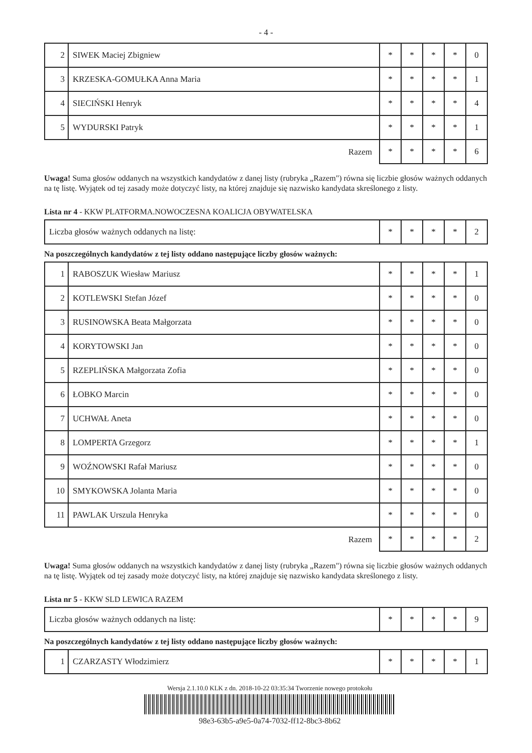- 4 -
| 2 | SIWEK Maciej Zbigniew | * | * | * | * | 0 |
| 3 | KRZESKA-GOMUŁKA Anna Maria | * | * | * | * | 1 |
| 4 | SIECIŃSKI Henryk | * | * | * | * | 4 |
| 5 | WYDURSKI Patryk | * | * | * | * | 1 |
| Razem | | * | * | * | * | 6 |
Uwaga! Suma głosów oddanych na wszystkich kandydatów z danej listy (rubryka „Razem") równa się liczbie głosów ważnych oddanych na tę listę. Wyjątek od tej zasady może dotyczyć listy, na której znajduje się nazwisko kandydata skreślonego z listy.
Lista nr 4 - KKW PLATFORMA.NOWOCZESNA KOALICJA OBYWATELSKA
| Liczba głosów ważnych oddanych na listę: | * | * | * | * | 2 |
Na poszczególnych kandydatów z tej listy oddano następujące liczby głosów ważnych:
| 1 | RABOSZUK Wiesław Mariusz | * | * | * | * | 1 |
| 2 | KOTLEWSKI Stefan Józef | * | * | * | * | 0 |
| 3 | RUSINOWSKA Beata Małgorzata | * | * | * | * | 0 |
| 4 | KORYTOWSKI Jan | * | * | * | * | 0 |
| 5 | RZEPLIŃSKA Małgorzata Zofia | * | * | * | * | 0 |
| 6 | ŁOBKO Marcin | * | * | * | * | 0 |
| 7 | UCHWAŁ Aneta | * | * | * | * | 0 |
| 8 | LOMPERTA Grzegorz | * | * | * | * | 1 |
| 9 | WOŹNOWSKI Rafał Mariusz | * | * | * | * | 0 |
| 10 | SMYKOWSKA Jolanta Maria | * | * | * | * | 0 |
| 11 | PAWLAK Urszula Henryka | * | * | * | * | 0 |
| Razem | | * | * | * | * | 2 |
Uwaga! Suma głosów oddanych na wszystkich kandydatów z danej listy (rubryka „Razem") równa się liczbie głosów ważnych oddanych na tę listę. Wyjątek od tej zasady może dotyczyć listy, na której znajduje się nazwisko kandydata skreślonego z listy.
Lista nr 5 - KKW SLD LEWICA RAZEM
| Liczba głosów ważnych oddanych na listę: | * | * | * | * | 9 |
Na poszczególnych kandydatów z tej listy oddano następujące liczby głosów ważnych:
| 1 | CZARZASTY Włodzimierz | * | * | * | * | 1 |
Wersja 2.1.10.0 KLK z dn. 2018-10-22 03:35:34 Tworzenie nowego protokołu
98e3-63b5-a9e5-0a74-7032-ff12-8bc3-8b62